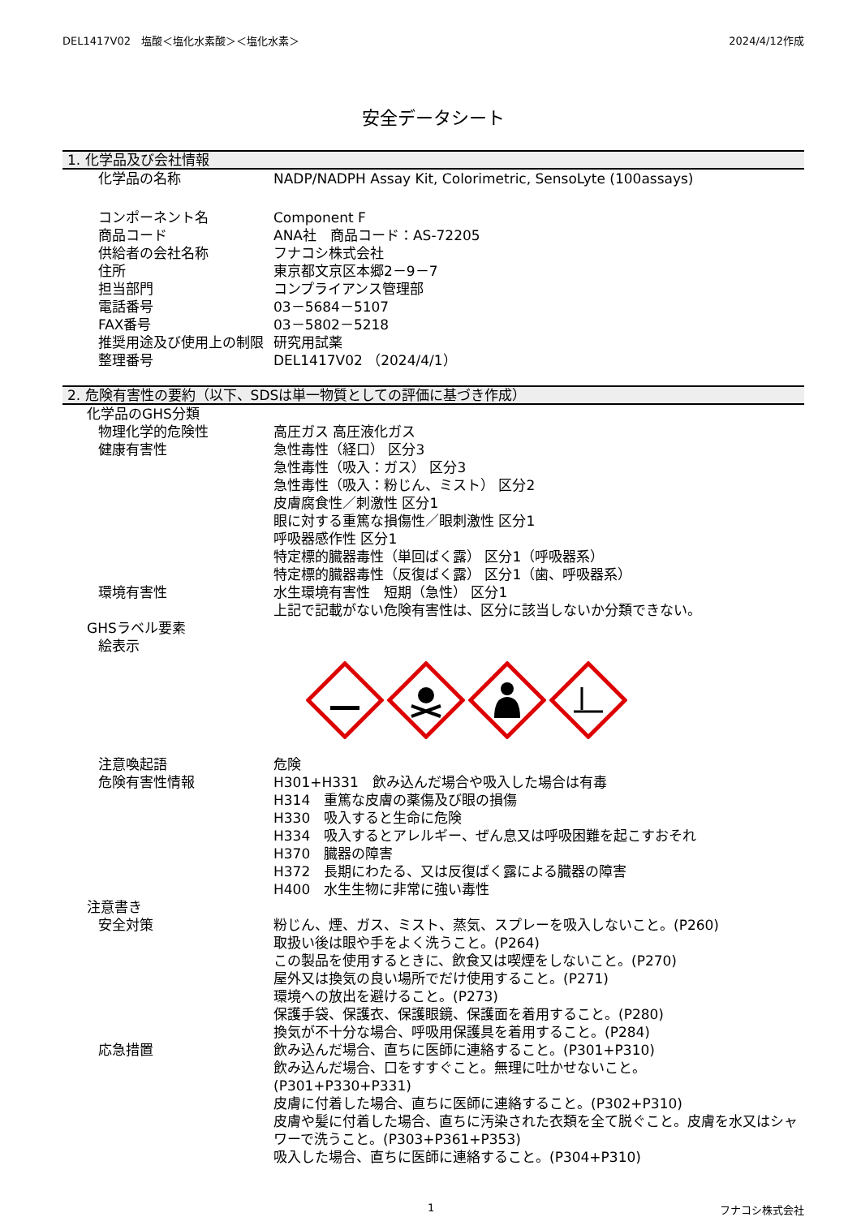DEL1417V02　塩酸＜塩化水素酸＞＜塩化水素＞ 2024/4/12作成
安全データシート
1. 化学品及び会社情報
化学品の名称 NADP/NADPH Assay Kit, Colorimetric, SensoLyte (100assays)
コンポーネント名 Component F
商品コード ANA社　商品コード：AS-72205
供給者の会社名称 フナコシ株式会社
住所 東京都文京区本郷2－9－7
担当部門 コンプライアンス管理部
電話番号 03－5684－5107
FAX番号 03－5802－5218
推奨用途及び使用上の制限 研究用試薬
整理番号 DEL1417V02 （2024/4/1）
2. 危険有害性の要約（以下、SDSは単一物質としての評価に基づき作成）
化学品のGHS分類
物理化学的危険性 高圧ガス 高圧液化ガス
健康有害性 急性毒性（経口） 区分3
急性毒性（吸入：ガス） 区分3
急性毒性（吸入：粉じん、ミスト） 区分2
皮膚腐食性／刺激性 区分1
眼に対する重篤な損傷性／眼刺激性 区分1
呼吸器感作性 区分1
特定標的臓器毒性（単回ばく露） 区分1（呼吸器系）
特定標的臓器毒性（反復ばく露） 区分1（歯、呼吸器系）
環境有害性 水生環境有害性　短期（急性） 区分1
上記で記載がない危険有害性は、区分に該当しないか分類できない。
GHSラベル要素
絵表示
注意喚起語 危険
危険有害性情報 H301+H331　飲み込んだ場合や吸入した場合は有毒
H314　重篤な皮膚の薬傷及び眼の損傷
H330　吸入すると生命に危険
H334　吸入するとアレルギー、ぜん息又は呼吸困難を起こすおそれ
H370　臓器の障害
H372　長期にわたる、又は反復ばく露による臓器の障害
H400　水生生物に非常に強い毒性
注意書き
安全対策 粉じん、煙、ガス、ミスト、蒸気、スプレーを吸入しないこと。(P260)
取扱い後は眼や手をよく洗うこと。(P264)
この製品を使用するときに、飲食又は喫煙をしないこと。(P270)
屋外又は換気の良い場所でだけ使用すること。(P271)
環境への放出を避けること。(P273)
保護手袋、保護衣、保護眼鏡、保護面を着用すること。(P280)
換気が不十分な場合、呼吸用保護具を着用すること。(P284)
応急措置 飲み込んだ場合、直ちに医師に連絡すること。(P301+P310)
飲み込んだ場合、口をすすぐこと。無理に吐かせないこと。
(P301+P330+P331)
皮膚に付着した場合、直ちに医師に連絡すること。(P302+P310)
皮膚や髪に付着した場合、直ちに汚染された衣類を全て脱ぐこと。皮膚を水又はシャワーで洗うこと。(P303+P361+P353)
吸入した場合、直ちに医師に連絡すること。(P304+P310)
1 フナコシ株式会社